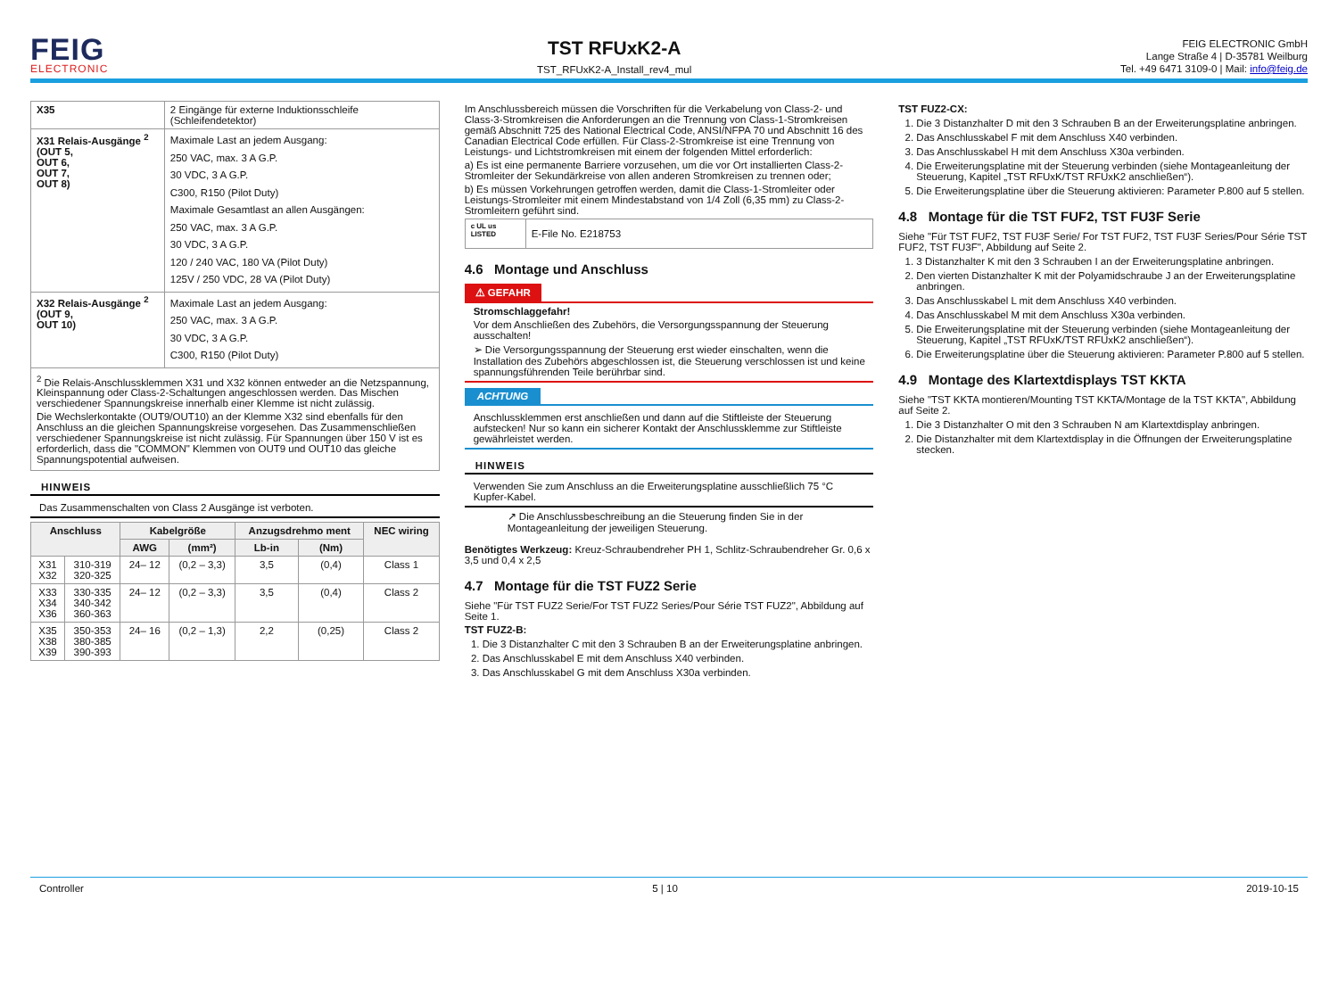FEIG
ELECTRONIC
TST RFUxK2-A
TST_RFUxK2-A_Install_rev4_mul
FEIG ELECTRONIC GmbH
Lange Straße 4 | D-35781 Weilburg
Tel. +49 6471 3109-0 | Mail: info@feig.de
| X35 | 2 Eingänge für externe Induktionsschleife (Schleifendetektor) |
| X31 Relais-Ausgänge <sup>2</sup> (OUT 5, OUT 6, OUT 7, OUT 8) | Maximale Last an jedem Ausgang: 250 VAC, max. 3 A G.P. 30 VDC, 3 A G.P. C300, R150 (Pilot Duty) Maximale Gesamtlast an allen Ausgängen: 250 VAC, max. 3 A G.P. 30 VDC, 3 A G.P. 120 / 240 VAC, 180 VA (Pilot Duty) 125V / 250 VDC, 28 VA (Pilot Duty) |
| X32 Relais-Ausgänge <sup>2</sup> (OUT 9, OUT 10) | Maximale Last an jedem Ausgang: 250 VAC, max. 3 A G.P. 30 VDC, 3 A G.P. C300, R150 (Pilot Duty) |
| <sup>2</sup> Die Relais-Anschlussklemmen X31 und X32 können entweder an die Netzspannung, Kleinspannung oder Class-2-Schaltungen angeschlossen werden. Das Mischen verschiedener Spannungskreise innerhalb einer Klemme ist nicht zulässig. Die Wechslerkontakte (OUT9/OUT10) an der Klemme X32 sind ebenfalls für den Anschluss an die gleichen Spannungskreise vorgesehen. Das Zusammenschließen verschiedener Spannungskreise ist nicht zulässig. Für Spannungen über 150 V ist es erforderlich, dass die "COMMON" Klemmen von OUT9 und OUT10 das gleiche Spannungspotential aufweisen. | |
HINWEIS
Das Zusammenschalten von Class 2 Ausgänge ist verboten.
| Anschluss | | Kabelgröße | | Anzugsdrehmo ment | | NEC wiring |
| --- | --- | --- | --- | --- | --- | --- |
| | | AWG | (mm²) | Lb-in | (Nm) | |
| X31 X32 | 310-319 320-325 | 24– 12 | (0,2 – 3,3) | 3,5 | (0,4) | Class 1 |
| X33 X34 X36 | 330-335 340-342 360-363 | 24– 12 | (0,2 – 3,3) | 3,5 | (0,4) | Class 2 |
| X35 X38 X39 | 350-353 380-385 390-393 | 24– 16 | (0,2 – 1,3) | 2,2 | (0,25) | Class 2 |
Im Anschlussbereich müssen die Vorschriften für die Verkabelung von Class-2- und Class-3-Stromkreisen die Anforderungen an die Trennung von Class-1-Stromkreisen gemäß Abschnitt 725 des National Electrical Code, ANSI/NFPA 70 und Abschnitt 16 des Canadian Electrical Code erfüllen. Für Class-2-Stromkreise ist eine Trennung von Leistungs- und Lichtstromkreisen mit einem der folgenden Mittel erforderlich:
a) Es ist eine permanente Barriere vorzusehen, um die vor Ort installierten Class-2-Stromleiter der Sekundärkreise von allen anderen Stromkreisen zu trennen oder;
b) Es müssen Vorkehrungen getroffen werden, damit die Class-1-Stromleiter oder Leistungs-Stromleiter mit einem Mindestabstand von 1/4 Zoll (6,35 mm) zu Class-2-Stromleitern geführt sind.
| c UL us LISTED | E-File No. E218753 |
4.6 Montage und Anschluss
⚠ GEFAHR
Stromschlaggefahr!
Vor dem Anschließen des Zubehörs, die Versorgungsspannung der Steuerung ausschalten!
➢ Die Versorgungsspannung der Steuerung erst wieder einschalten, wenn die Installation des Zubehörs abgeschlossen ist, die Steuerung verschlossen ist und keine spannungsführenden Teile berührbar sind.
ACHTUNG
Anschlussklemmen erst anschließen und dann auf die Stiftleiste der Steuerung aufstecken! Nur so kann ein sicherer Kontakt der Anschlussklemme zur Stiftleiste gewährleistet werden.
HINWEIS
Verwenden Sie zum Anschluss an die Erweiterungsplatine ausschließlich 75 °C Kupfer-Kabel.
↗ Die Anschlussbeschreibung an die Steuerung finden Sie in der Montageanleitung der jeweiligen Steuerung.
Benötigtes Werkzeug: Kreuz-Schraubendreher PH 1, Schlitz-Schraubendreher Gr. 0,6 x 3,5 und 0,4 x 2,5
4.7 Montage für die TST FUZ2 Serie
Siehe "Für TST FUZ2 Serie/For TST FUZ2 Series/Pour Série TST FUZ2", Abbildung auf Seite 1.
TST FUZ2-B:
1. Die 3 Distanzhalter C mit den 3 Schrauben B an der Erweiterungsplatine anbringen.
2. Das Anschlusskabel E mit dem Anschluss X40 verbinden.
3. Das Anschlusskabel G mit dem Anschluss X30a verbinden.
TST FUZ2-CX:
1. Die 3 Distanzhalter D mit den 3 Schrauben B an der Erweiterungsplatine anbringen.
2. Das Anschlusskabel F mit dem Anschluss X40 verbinden.
3. Das Anschlusskabel H mit dem Anschluss X30a verbinden.
4. Die Erweiterungsplatine mit der Steuerung verbinden (siehe Montageanleitung der Steuerung, Kapitel „TST RFUxK/TST RFUxK2 anschließen“).
5. Die Erweiterungsplatine über die Steuerung aktivieren: Parameter P.800 auf 5 stellen.
4.8 Montage für die TST FUF2, TST FU3F Serie
Siehe "Für TST FUF2, TST FU3F Serie/ For TST FUF2, TST FU3F Series/Pour Série TST FUF2, TST FU3F", Abbildung auf Seite 2.
1. 3 Distanzhalter K mit den 3 Schrauben I an der Erweiterungsplatine anbringen.
2. Den vierten Distanzhalter K mit der Polyamidschraube J an der Erweiterungsplatine anbringen.
3. Das Anschlusskabel L mit dem Anschluss X40 verbinden.
4. Das Anschlusskabel M mit dem Anschluss X30a verbinden.
5. Die Erweiterungsplatine mit der Steuerung verbinden (siehe Montageanleitung der Steuerung, Kapitel „TST RFUxK/TST RFUxK2 anschließen“).
6. Die Erweiterungsplatine über die Steuerung aktivieren: Parameter P.800 auf 5 stellen.
4.9 Montage des Klartextdisplays TST KKTA
Siehe "TST KKTA montieren/Mounting TST KKTA/Montage de la TST KKTA", Abbildung auf Seite 2.
1. Die 3 Distanzhalter O mit den 3 Schrauben N am Klartextdisplay anbringen.
2. Die Distanzhalter mit dem Klartextdisplay in die Öffnungen der Erweiterungsplatine stecken.
Controller 5 | 10 2019-10-15